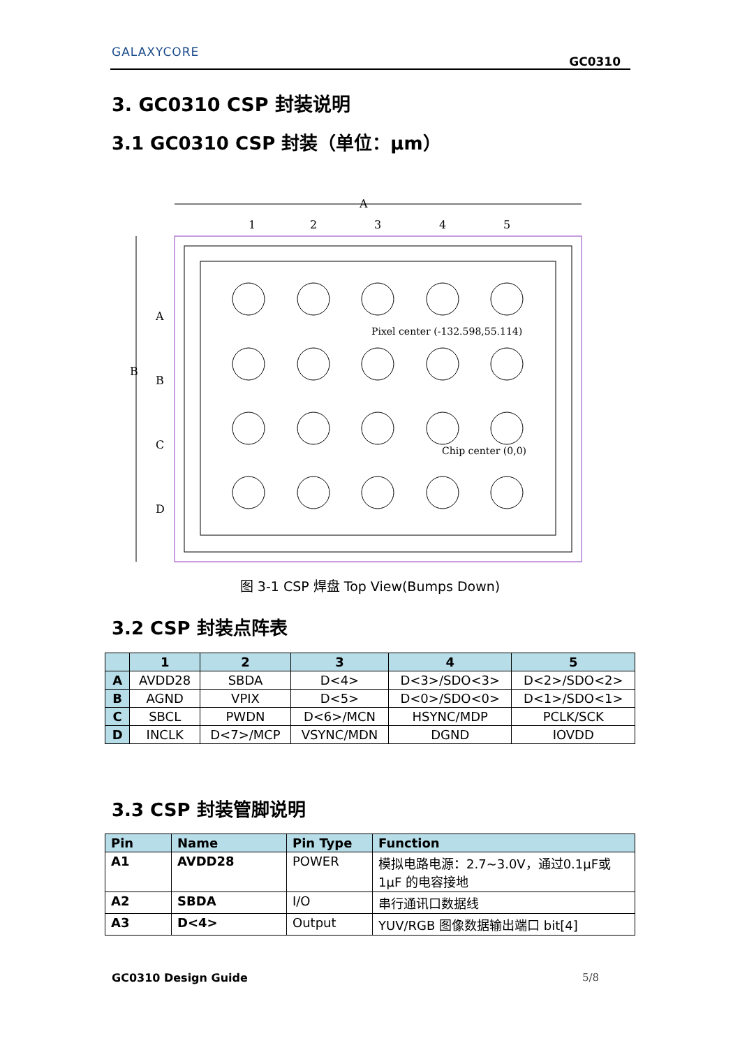GALAXYCORE
GC0310
3. GC0310 CSP 封装说明
3.1 GC0310 CSP 封装（单位：μm）
A
B
1
2
3
4
5
A
B
C
D
Pixel center (-132.598,55.114)
Chip center (0,0)
图 3-1 CSP 焊盘 Top View(Bumps Down)
3.2 CSP 封装点阵表
| | 1 | 2 | 3 | 4 | 5 |
| --- | --- | --- | --- | --- | --- |
| A | AVDD28 | SBDA | D<4> | D<3>/SDO<3> | D<2>/SDO<2> |
| B | AGND | VPIX | D<5> | D<0>/SDO<0> | D<1>/SDO<1> |
| C | SBCL | PWDN | D<6>/MCN | HSYNC/MDP | PCLK/SCK |
| D | INCLK | D<7>/MCP | VSYNC/MDN | DGND | IOVDD |
3.3 CSP 封装管脚说明
| Pin | Name | Pin Type | Function |
| A1 | AVDD28 | POWER | 模拟电路电源：2.7~3.0V，通过0.1μF或1μF 的电容接地 |
| A2 | SBDA | I/O | 串行通讯口数据线 |
| A3 | D<4> | Output | YUV/RGB 图像数据输出端口 bit[4] |
GC0310 Design Guide 5/8